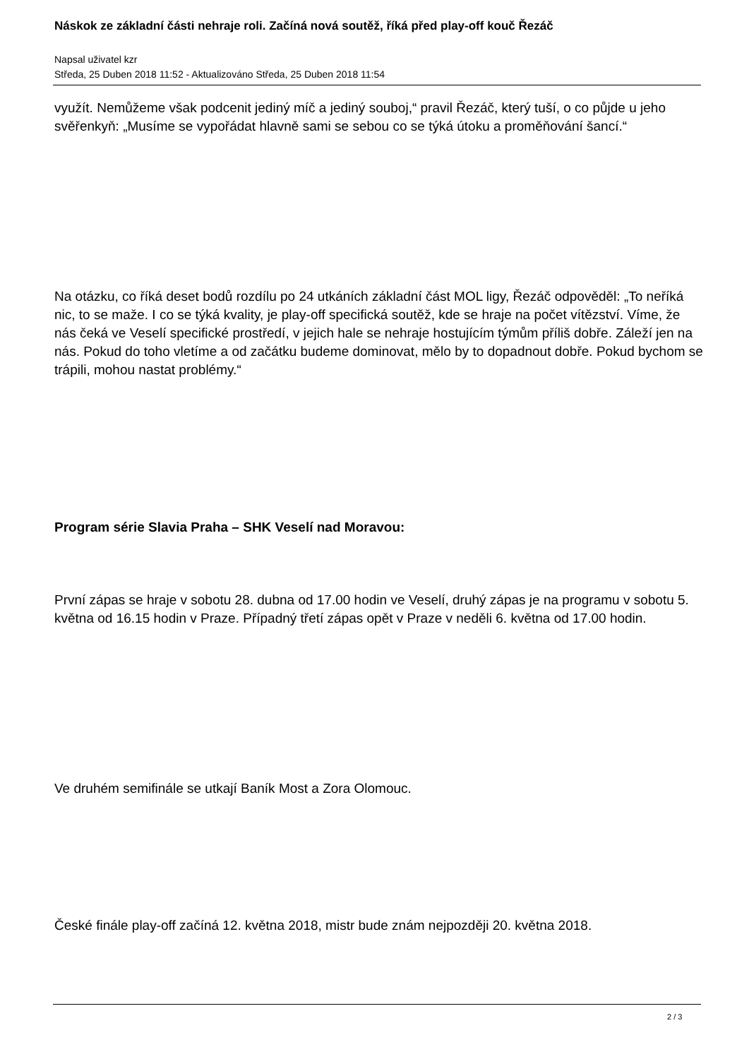Náskok ze základní části nehraje roli. Začíná nová soutěž, říká před play-off kouč Řezáč
Napsal uživatel kzr
Středa, 25 Duben 2018 11:52 - Aktualizováno Středa, 25 Duben 2018 11:54
využít. Nemůžeme však podcenit jediný míč a jediný souboj,“ pravil Řezáč, který tuší, o co půjde u jeho svěřenkyň: „Musíme se vypořádat hlavně sami se sebou co se týká útoku a proměňování šancí.“
Na otázku, co říká deset bodů rozdílu po 24 utkáních základní část MOL ligy, Řezáč odpověděl: „To neříká nic, to se maže. I co se týká kvality, je play-off specifická soutěž, kde se hraje na počet vítězství. Víme, že nás čeká ve Veselí specifické prostředí, v jejich hale se nehraje hostujícím týmům příliš dobře. Záleží jen na nás. Pokud do toho vletíme a od začátku budeme dominovat, mělo by to dopadnout dobře. Pokud bychom se trápili, mohou nastat problémy.“
Program série Slavia Praha – SHK Veselí nad Moravou:
První zápas se hraje v sobotu 28. dubna od 17.00 hodin ve Veselí, druhý zápas je na programu v sobotu 5. května od 16.15 hodin v Praze. Případný třetí zápas opět v Praze v neděli 6. května od 17.00 hodin.
Ve druhém semifinále se utkají Baník Most a Zora Olomouc.
České finále play-off začíná 12. května 2018, mistr bude znám nejpozději 20. května 2018.
2 / 3